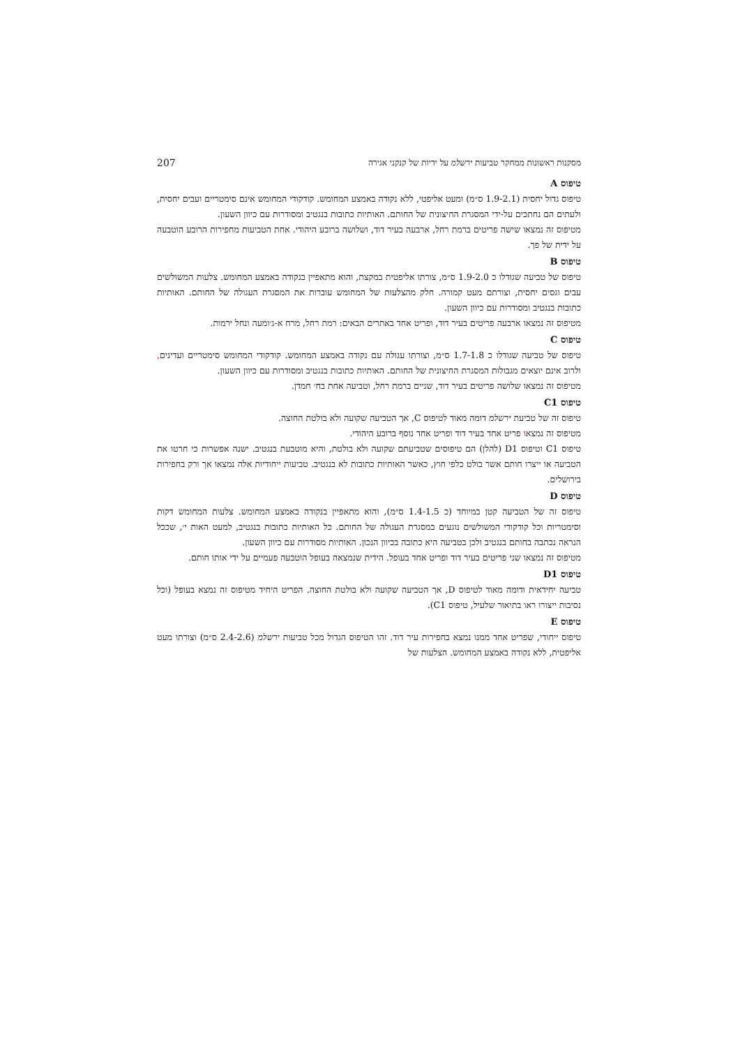מסקנות ראשונות ממחקר טביעות ירשלמ על ידיות של קנקני אגירה 207
טיפוס A
טיפוס גדול יחסית (1.9-2.1 ס״מ) ומעט אליפטי, ללא נקודה באמצע המחומש. קודקודי המחומש אינם סימטריים ועבים יחסית, ולעתים הם נחתכים על-ידי המסגרת החיצונית של החותם. האותיות כתובות בנגטיב ומסודרות עם כיוון השעון.
מטיפוס זה נמצאו שישה פריטים ברמת רחל, ארבעה בעיר דוד, ושלושה ברובע היהודי. אחת הטביעות מחפירות הרובע הוטבעה על ידית של פך.
טיפוס B
טיפוס של טביעה שגודלו כ 1.9-2.0 ס״מ, צורתו אליפטית במקצת, והוא מתאפיין בנקודה באמצע המחומש. צלעות המשולשים עבים וגסים יחסית, וצורתם מעט קמורה. חלק מהצלעות של המחומש עוברות את המסגרת העגולה של החותם. האותיות כתובות בנגטיב ומסודרות עם כיוון השעון.
מטיפוס זה נמצאו ארבעה פריטים בעיר דוד, ופריט אחד באתרים הבאים: רמת רחל, מרח א-ג׳ומעה ונחל ירמות.
טיפוס C
טיפוס של טביעה שגודלו כ 1.7-1.8 ס״מ, וצורתו עגולה עם נקודה באמצע המחומש. קודקודי המחומש סימטריים ועדינים, ולרוב אינם יוצאים מגבולות המסגרת החיצונית של החותם. האותיות כתובות בנגטיב ומסודרות עם כיוון השעון.
מטיפוס זה נמצאו שלושה פריטים בעיר דוד, שניים ברמת רחל, וטביעה אחת בח׳ חמדן.
טיפוס C1
טיפוס זה של טביעת ירשלמ דומה מאוד לטיפוס C, אך הטביעה שקועה ולא בולטת החוצה.
מטיפוס זה נמצאו פריט אחד בעיר דוד ופריט אחד נוסף ברובע היהודי.
טיפוס C1 וטיפוס D1 (להלן) הם טיפוסים שטביעתם שקועה ולא בולטת, והיא מוטבעת בנגטיב. ישנה אפשרות כי חרטו את הטביעה או ייצרו חותם אשר בולט כלפי חוץ, כאשר האותיות כתובות לא בנגטיב. טביעות ייחודיות אלה נמצאו אך ורק בחפירות בירושלים.
טיפוס D
טיפוס זה של הטביעה קטן במיוחד (כ 1.4-1.5 ס״מ), והוא מתאפיין בנקודה באמצע המחומש. צלעות המחומש דקות וסימטריות וכל קודקודי המשולשים נוגעים במסגרת העגולה של החותם. כל האותיות כתובות בנגטיב, למעט האות י׳, שככל הנראה נכתבה בחותם בנגטיב ולכן בטביעה היא כתובה בכיוון הנכון. האותיות מסודרות עם כיוון השעון.
מטיפוס זה נמצאו שני פריטים בעיר דוד ופריט אחד בעופל. הידית שנמצאה בעופל הוטבעה פעמיים על ידי אותו חותם.
טיפוס D1
טביעה יחידאית ודומה מאוד לטיפוס D, אך הטביעה שקועה ולא בולטת החוצה. הפריט היחיד מטיפוס זה נמצא בעופל (וכל נסיבות ייצורו ראו בתיאור שלעיל, טיפוס C1).
טיפוס E
טיפוס ייחודי, שפריט אחד ממנו נמצא בחפירות עיר דוד. זהו הטיפוס הגדול מכל טביעות ירשלמ (2.4-2.6 ס״מ) וצורתו מעט אליפטית, ללא נקודה באמצע המחומש. הצלעות של